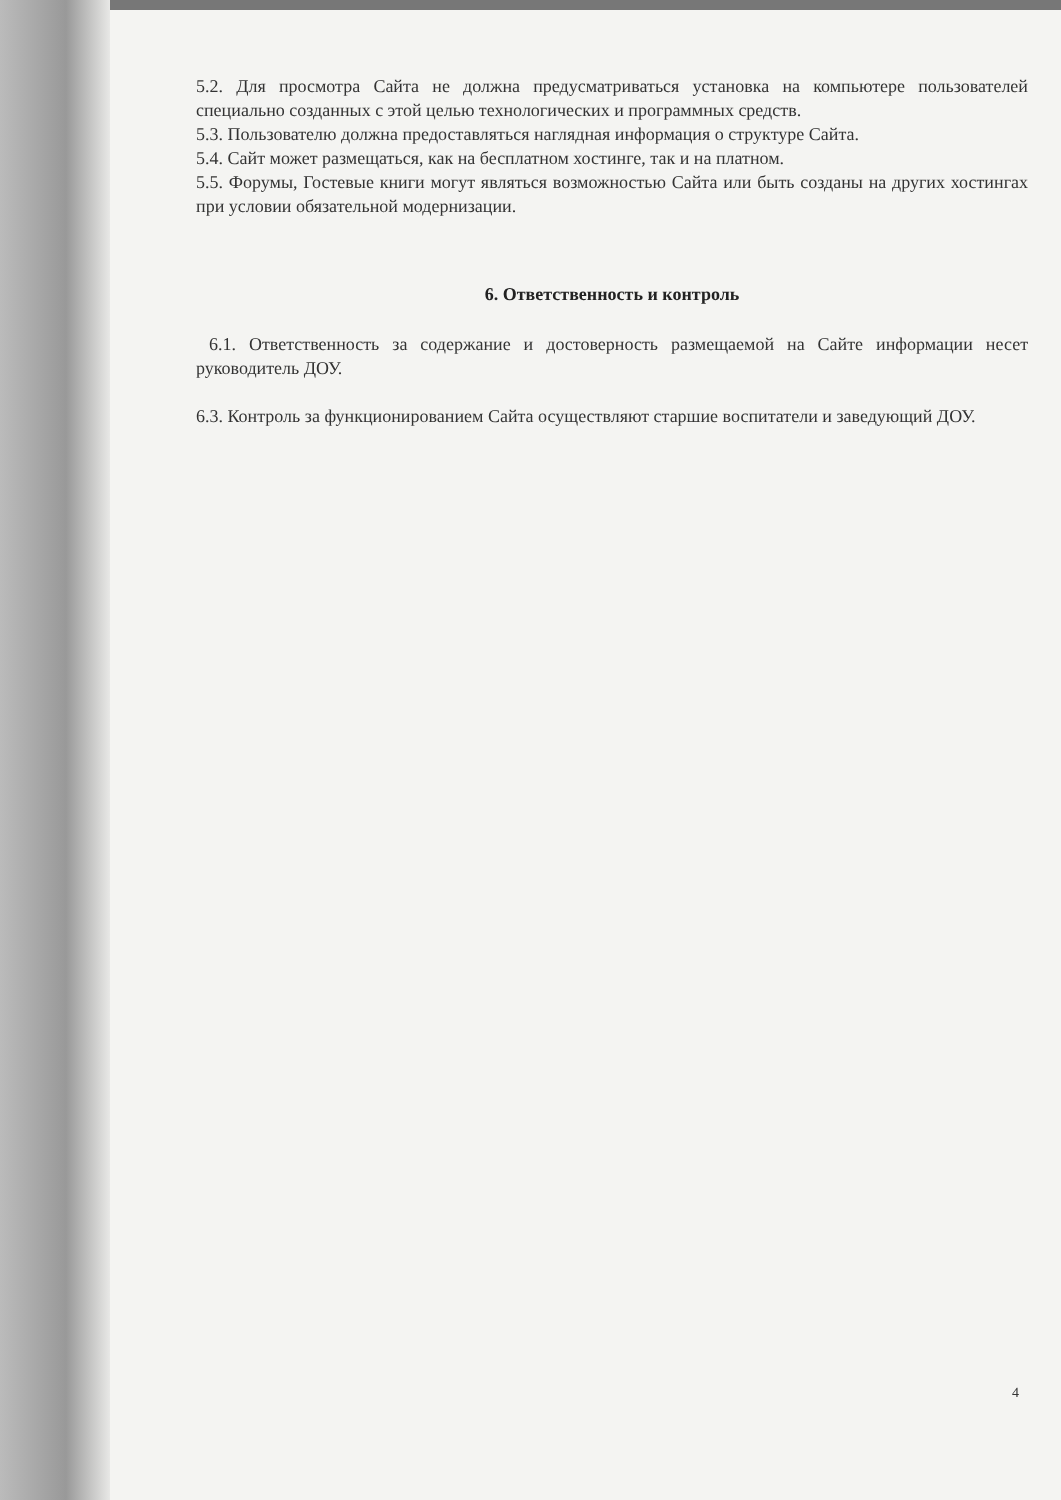5.2. Для просмотра Сайта не должна предусматриваться установка на компьютере пользователей специально созданных с этой целью технологических и программных средств.
5.3. Пользователю должна предоставляться наглядная информация о структуре Сайта.
5.4. Сайт может размещаться, как на бесплатном хостинге, так и на платном.
5.5. Форумы, Гостевые книги могут являться возможностью Сайта или быть созданы на других хостингах при условии обязательной модернизации.
6. Ответственность и контроль
6.1. Ответственность за содержание и достоверность размещаемой на Сайте информации несет руководитель ДОУ.
6.3. Контроль за функционированием Сайта осуществляют старшие воспитатели и заведующий ДОУ.
4